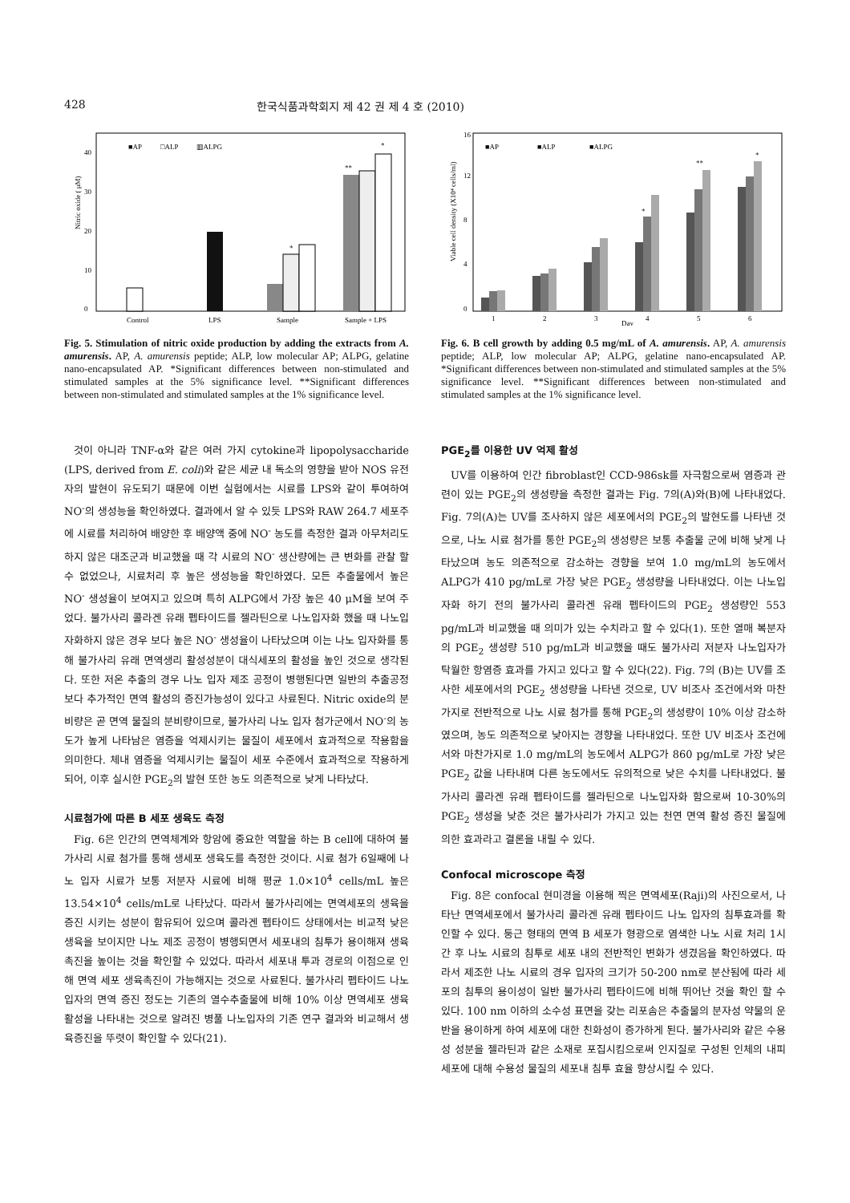428 한국식품과학회지 제 42 권 제 4 호 (2010)
Nitric oxide ( μM)
0
10
20
30
40
■AP
□ALP
▥ALPG
Control
LPS
Sample
Sample + LPS
*
**
*
Fig. 5. Stimulation of nitric oxide production by adding the extracts from A. amurensis. AP, A. amurensis peptide; ALP, low molecular AP; ALPG, gelatine nano-encapsulated AP. *Significant differences between non-stimulated and stimulated samples at the 5% significance level. **Significant differences between non-stimulated and stimulated samples at the 1% significance level.
것이 아니라 TNF-α와 같은 여러 가지 cytokine과 lipopolysaccharide (LPS, derived from E. coli)와 같은 세균 내 독소의 영향을 받아 NOS 유전자의 발현이 유도되기 때문에 이번 실험에서는 시료를 LPS와 같이 투여하여 NO<sup>-</sup>의 생성능을 확인하였다. 결과에서 알 수 있듯 LPS와 RAW 264.7 세포주에 시료를 처리하여 배양한 후 배양액 중에 NO<sup>-</sup> 농도를 측정한 결과 아무처리도 하지 않은 대조군과 비교했을 때 각 시료의 NO<sup>-</sup> 생산량에는 큰 변화를 관찰 할 수 없었으나, 시료처리 후 높은 생성능을 확인하였다. 모든 추출물에서 높은 NO<sup>-</sup> 생성율이 보여지고 있으며 특히 ALPG에서 가장 높은 40 μM을 보여 주었다. 불가사리 콜라겐 유래 펩타이드를 젤라틴으로 나노입자화 했을 때 나노입자화하지 않은 경우 보다 높은 NO<sup>-</sup> 생성율이 나타났으며 이는 나노 입자화를 통해 불가사리 유래 면역생리 활성성분이 대식세포의 활성을 높인 것으로 생각된다. 또한 저온 추출의 경우 나노 입자 제조 공정이 병행된다면 일반의 추출공정보다 추가적인 면역 활성의 증진가능성이 있다고 사료된다. Nitric oxide의 분비량은 곧 면역 물질의 분비량이므로, 불가사리 나노 입자 첨가군에서 NO<sup>-</sup>의 농도가 높게 나타남은 염증을 억제시키는 물질이 세포에서 효과적으로 작용함을 의미한다. 체내 염증을 억제시키는 물질이 세포 수준에서 효과적으로 작용하게 되어, 이후 실시한 PGE<sub>2</sub>의 발현 또한 농도 의존적으로 낮게 나타났다.
시료첨가에 따른 B 세포 생육도 측정
Fig. 6은 인간의 면역체계와 항암에 중요한 역할을 하는 B cell에 대하여 불가사리 시료 첨가를 통해 생세포 생육도를 측정한 것이다. 시료 첨가 6일째에 나노 입자 시료가 보통 저분자 시료에 비해 평균 1.0×10<sup>4</sup> cells/mL 높은 13.54×10<sup>4</sup> cells/mL로 나타났다. 따라서 불가사리에는 면역세포의 생육을 증진 시키는 성분이 함유되어 있으며 콜라겐 펩타이드 상태에서는 비교적 낮은 생육을 보이지만 나노 제조 공정이 병행되면서 세포내의 침투가 용이해져 생육촉진을 높이는 것을 확인할 수 있었다. 따라서 세포내 투과 경로의 이점으로 인해 면역 세포 생육촉진이 가능해지는 것으로 사료된다. 불가사리 펩타이드 나노입자의 면역 증진 정도는 기존의 열수추출물에 비해 10% 이상 면역세포 생육 활성을 나타내는 것으로 알려진 병풀 나노입자의 기존 연구 결과와 비교해서 생육증진을 뚜렷이 확인할 수 있다(21).
Viable cell density (X10⁴ cells/ml)
0
4
8
12
16
■AP
■ALP
■ALPG
1
2
3
4
5
6
Day
*
**
*
Fig. 6. B cell growth by adding 0.5 mg/mL of A. amurensis. AP, A. amurensis peptide; ALP, low molecular AP; ALPG, gelatine nano-encapsulated AP. *Significant differences between non-stimulated and stimulated samples at the 5% significance level. **Significant differences between non-stimulated and stimulated samples at the 1% significance level.
PGE<sub>2</sub>를 이용한 UV 억제 활성
UV를 이용하여 인간 fibroblast인 CCD-986sk를 자극함으로써 염증과 관련이 있는 PGE<sub>2</sub>의 생성량을 측정한 결과는 Fig. 7의(A)와(B)에 나타내었다. Fig. 7의(A)는 UV를 조사하지 않은 세포에서의 PGE<sub>2</sub>의 발현도를 나타낸 것으로, 나노 시료 첨가를 통한 PGE<sub>2</sub>의 생성량은 보통 추출물 군에 비해 낮게 나타났으며 농도 의존적으로 감소하는 경향을 보여 1.0 mg/mL의 농도에서 ALPG가 410 pg/mL로 가장 낮은 PGE<sub>2</sub> 생성량을 나타내었다. 이는 나노입자화 하기 전의 불가사리 콜라겐 유래 펩타이드의 PGE<sub>2</sub> 생성량인 553 pg/mL과 비교했을 때 의미가 있는 수치라고 할 수 있다(1). 또한 열매 복분자의 PGE<sub>2</sub> 생성량 510 pg/mL과 비교했을 때도 불가사리 저분자 나노입자가 탁월한 항염증 효과를 가지고 있다고 할 수 있다(22). Fig. 7의 (B)는 UV를 조사한 세포에서의 PGE<sub>2</sub> 생성량을 나타낸 것으로, UV 비조사 조건에서와 마찬가지로 전반적으로 나노 시료 첨가를 통해 PGE<sub>2</sub>의 생성량이 10% 이상 감소하였으며, 농도 의존적으로 낮아지는 경향을 나타내었다. 또한 UV 비조사 조건에서와 마찬가지로 1.0 mg/mL의 농도에서 ALPG가 860 pg/mL로 가장 낮은 PGE<sub>2</sub> 값을 나타내며 다른 농도에서도 유의적으로 낮은 수치를 나타내었다. 불가사리 콜라겐 유래 펩타이드를 젤라틴으로 나노입자화 함으로써 10-30%의 PGE<sub>2</sub> 생성을 낮춘 것은 불가사리가 가지고 있는 천연 면역 활성 증진 물질에 의한 효과라고 결론을 내릴 수 있다.
Confocal microscope 측정
Fig. 8은 confocal 현미경을 이용해 찍은 면역세포(Raji)의 사진으로서, 나타난 면역세포에서 불가사리 콜라겐 유래 펩타이드 나노 입자의 침투효과를 확인할 수 있다. 둥근 형태의 면역 B 세포가 형광으로 염색한 나노 시료 처리 1시간 후 나노 시료의 침투로 세포 내의 전반적인 변화가 생겼음을 확인하였다. 따라서 제조한 나노 시료의 경우 입자의 크기가 50-200 nm로 분산됨에 따라 세포의 침투의 용이성이 일반 불가사리 펩타이드에 비해 뛰어난 것을 확인 할 수 있다. 100 nm 이하의 소수성 표면을 갖는 리포솜은 추출물의 분자성 약물의 운반을 용이하게 하여 세포에 대한 친화성이 증가하게 된다. 불가사리와 같은 수용성 성분을 젤라틴과 같은 소재로 포집시킴으로써 인지질로 구성된 인체의 내피세포에 대해 수용성 물질의 세포내 침투 효율 향상시킬 수 있다.